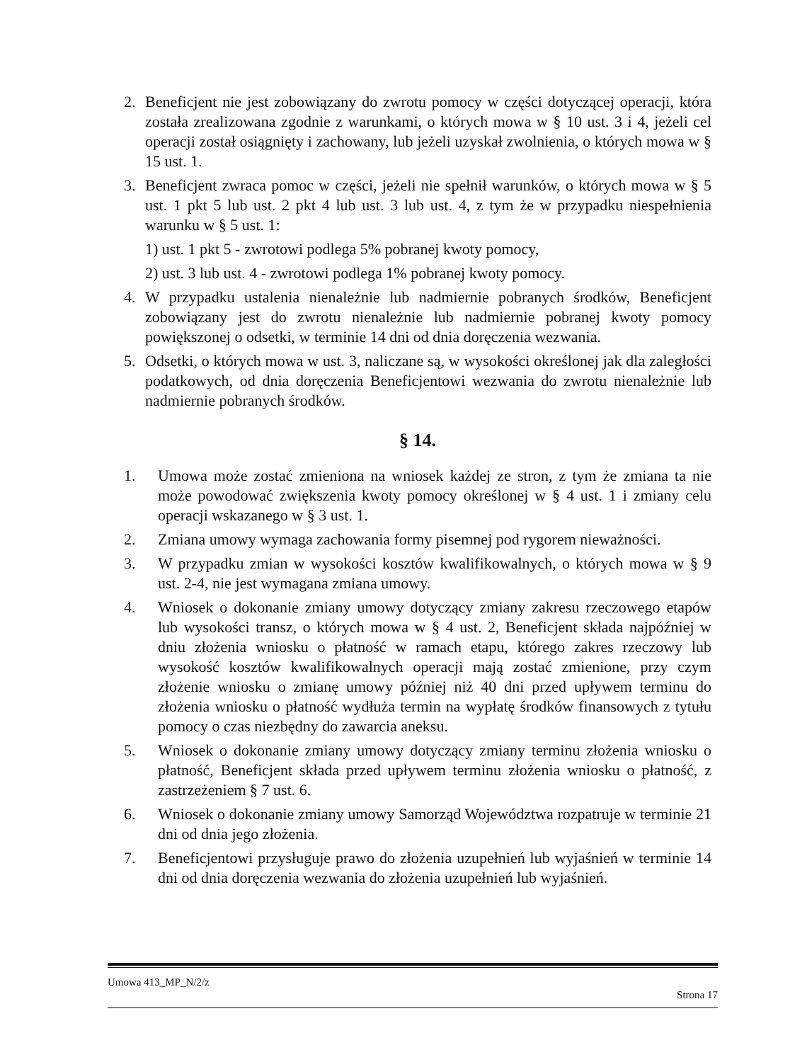2. Beneficjent nie jest zobowiązany do zwrotu pomocy w części dotyczącej operacji, która została zrealizowana zgodnie z warunkami, o których mowa w § 10 ust. 3 i 4, jeżeli cel operacji został osiągnięty i zachowany, lub jeżeli uzyskał zwolnienia, o których mowa w § 15 ust. 1.
3. Beneficjent zwraca pomoc w części, jeżeli nie spełnił warunków, o których mowa w § 5 ust. 1 pkt 5 lub ust. 2 pkt 4 lub ust. 3 lub ust. 4, z tym że w przypadku niespełnienia warunku w § 5 ust. 1:
1) ust. 1 pkt 5 - zwrotowi podlega 5% pobranej kwoty pomocy,
2) ust. 3 lub ust. 4 - zwrotowi podlega 1% pobranej kwoty pomocy.
4. W przypadku ustalenia nienależnie lub nadmiernie pobranych środków, Beneficjent zobowiązany jest do zwrotu nienależnie lub nadmiernie pobranej kwoty pomocy powiększonej o odsetki, w terminie 14 dni od dnia doręczenia wezwania.
5. Odsetki, o których mowa w ust. 3, naliczane są, w wysokości określonej jak dla zaległości podatkowych, od dnia doręczenia Beneficjentowi wezwania do zwrotu nienależnie lub nadmiernie pobranych środków.
§ 14.
1. Umowa może zostać zmieniona na wniosek każdej ze stron, z tym że zmiana ta nie może powodować zwiększenia kwoty pomocy określonej w § 4 ust. 1 i zmiany celu operacji wskazanego w § 3 ust. 1.
2. Zmiana umowy wymaga zachowania formy pisemnej pod rygorem nieważności.
3. W przypadku zmian w wysokości kosztów kwalifikowalnych, o których mowa w § 9 ust. 2-4, nie jest wymagana zmiana umowy.
4. Wniosek o dokonanie zmiany umowy dotyczący zmiany zakresu rzeczowego etapów lub wysokości transz, o których mowa w § 4 ust. 2, Beneficjent składa najpóźniej w dniu złożenia wniosku o płatność w ramach etapu, którego zakres rzeczowy lub wysokość kosztów kwalifikowalnych operacji mają zostać zmienione, przy czym złożenie wniosku o zmianę umowy później niż 40 dni przed upływem terminu do złożenia wniosku o płatność wydłuża termin na wypłatę środków finansowych z tytułu pomocy o czas niezbędny do zawarcia aneksu.
5. Wniosek o dokonanie zmiany umowy dotyczący zmiany terminu złożenia wniosku o płatność, Beneficjent składa przed upływem terminu złożenia wniosku o płatność, z zastrzeżeniem § 7 ust. 6.
6. Wniosek o dokonanie zmiany umowy Samorząd Województwa rozpatruje w terminie 21 dni od dnia jego złożenia.
7. Beneficjentowi przysługuje prawo do złożenia uzupełnień lub wyjaśnień w terminie 14 dni od dnia doręczenia wezwania do złożenia uzupełnień lub wyjaśnień.
Umowa 413_MP_N/2/z Strona 17